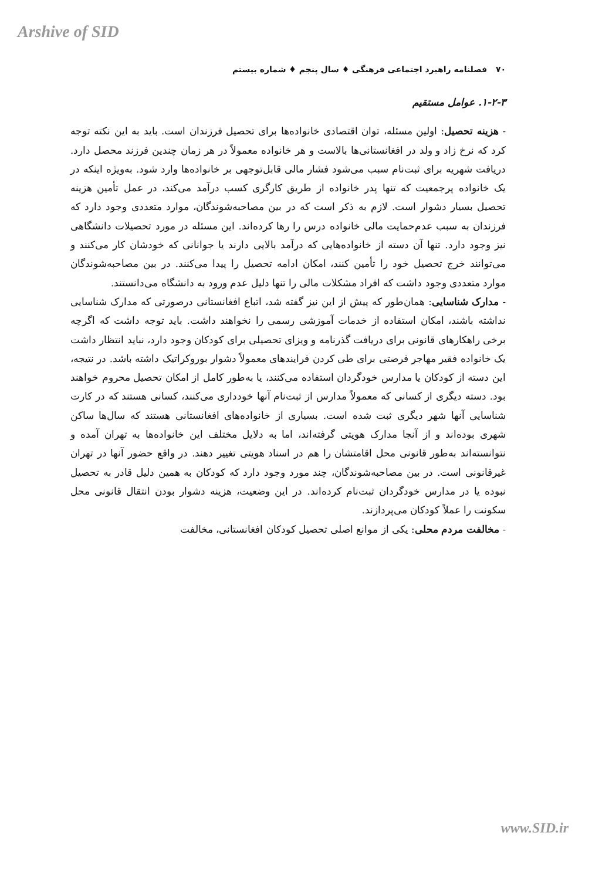Arshive of SID
۷۰ فصلنامه راهبرد اجتماعی فرهنگی ♦ سال پنجم ♦ شماره بیستم
۱-۲-۳. عوامل مستقیم
- هزینه تحصیل: اولین مسئله، توان اقتصادی خانواده‌ها برای تحصیل فرزندان است. باید به این نکته توجه کرد که نرخ زاد و ولد در افغانستانی‌ها بالاست و هر خانواده معمولاً در هر زمان چندین فرزند محصل دارد. دریافت شهریه برای ثبت‌نام سبب می‌شود فشار مالی قابل‌توجهی بر خانواده‌ها وارد شود. به‌ویژه اینکه در یک خانواده پرجمعیت که تنها پدر خانواده از طریق کارگری کسب درآمد می‌کند، در عمل تأمین هزینه تحصیل بسیار دشوار است. لازم به ذکر است که در بین مصاحبه‌شوندگان، موارد متعددی وجود دارد که فرزندان به سبب عدم‌حمایت مالی خانواده درس را رها کرده‌اند. این مسئله در مورد تحصیلات دانشگاهی نیز وجود دارد. تنها آن دسته از خانواده‌هایی که درآمد بالایی دارند یا جوانانی که خودشان کار می‌کنند و می‌توانند خرج تحصیل خود را تأمین کنند، امکان ادامه تحصیل را پیدا می‌کنند. در بین مصاحبه‌شوندگان موارد متعددی وجود داشت که افراد مشکلات مالی را تنها دلیل عدم ورود به دانشگاه می‌دانستند.
- مدارک شناسایی: همان‌طور که پیش از این نیز گفته شد، اتباع افغانستانی درصورتی که مدارک شناسایی نداشته باشند، امکان استفاده از خدمات آموزشی رسمی را نخواهند داشت. باید توجه داشت که اگرچه برخی راهکارهای قانونی برای دریافت گذرنامه و ویزای تحصیلی برای کودکان وجود دارد، نباید انتظار داشت یک خانواده فقیر مهاجر فرصتی برای طی کردن فرایندهای معمولاً دشوار بوروکراتیک داشته باشد. در نتیجه، این دسته از کودکان یا مدارس خودگردان استفاده می‌کنند، یا به‌طور کامل از امکان تحصیل محروم خواهند بود. دسته دیگری از کسانی که معمولاً مدارس از ثبت‌نام آنها خودداری می‌کنند، کسانی هستند که در کارت شناسایی آنها شهر دیگری ثبت شده است. بسیاری از خانواده‌های افغانستانی هستند که سال‌ها ساکن شهری بوده‌اند و از آنجا مدارک هویتی گرفته‌اند، اما به دلایل مختلف این خانواده‌ها به تهران آمده و نتوانسته‌اند به‌طور قانونی محل اقامتشان را هم در اسناد هویتی تغییر دهند. در واقع حضور آنها در تهران غیرقانونی است. در بین مصاحبه‌شوندگان، چند مورد وجود دارد که کودکان به همین دلیل قادر به تحصیل نبوده یا در مدارس خودگردان ثبت‌نام کرده‌اند. در این وضعیت، هزینه دشوار بودن انتقال قانونی محل سکونت را عملاً کودکان می‌پردازند.
- مخالفت مردم محلی: یکی از موانع اصلی تحصیل کودکان افغانستانی، مخالفت
www.SID.ir